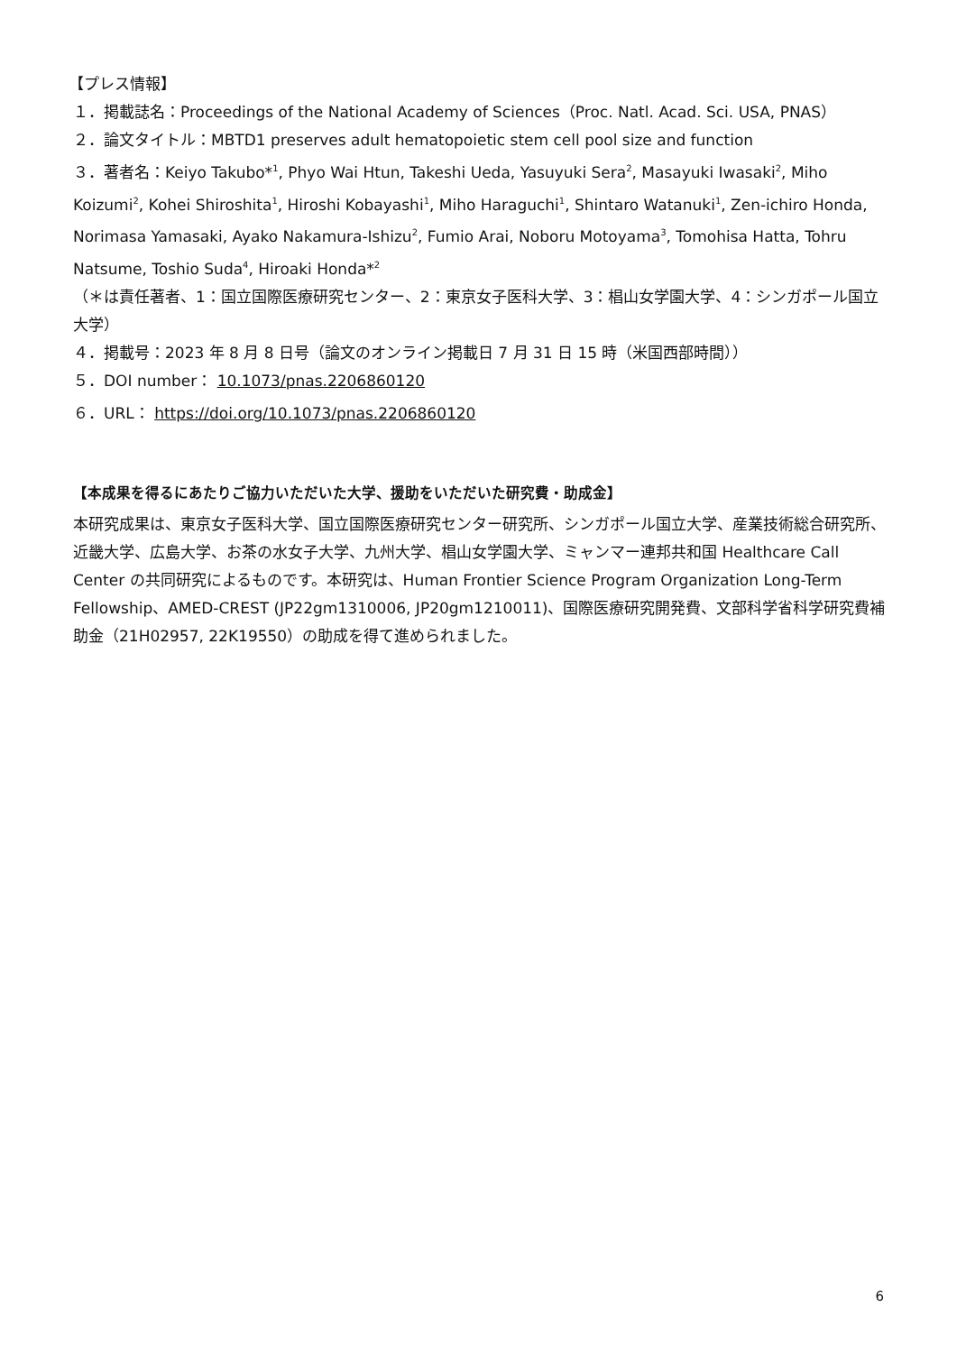【プレス情報】
１．掲載誌名：Proceedings of the National Academy of Sciences（Proc. Natl. Acad. Sci. USA, PNAS）
２．論文タイトル：MBTD1 preserves adult hematopoietic stem cell pool size and function
３．著者名：Keiyo Takubo*<sup>1</sup>, Phyo Wai Htun, Takeshi Ueda, Yasuyuki Sera<sup>2</sup>, Masayuki Iwasaki<sup>2</sup>, Miho Koizumi<sup>2</sup>, Kohei Shiroshita<sup>1</sup>, Hiroshi Kobayashi<sup>1</sup>, Miho Haraguchi<sup>1</sup>, Shintaro Watanuki<sup>1</sup>, Zen-ichiro Honda, Norimasa Yamasaki, Ayako Nakamura-Ishizu<sup>2</sup>, Fumio Arai, Noboru Motoyama<sup>3</sup>, Tomohisa Hatta, Tohru Natsume, Toshio Suda<sup>4</sup>, Hiroaki Honda*<sup>2</sup>
（＊は責任著者、1：国立国際医療研究センター、2：東京女子医科大学、3：椙山女学園大学、4：シンガポール国立大学）
４．掲載号：2023 年 8 月 8 日号（論文のオンライン掲載日 7 月 31 日 15 時（米国西部時間））
５．DOI number： 10.1073/pnas.2206860120
６．URL： https://doi.org/10.1073/pnas.2206860120
【本成果を得るにあたりご協力いただいた大学、援助をいただいた研究費・助成金】
本研究成果は、東京女子医科大学、国立国際医療研究センター研究所、シンガポール国立大学、産業技術総合研究所、近畿大学、広島大学、お茶の水女子大学、九州大学、椙山女学園大学、ミャンマー連邦共和国 Healthcare Call Center の共同研究によるものです。本研究は、Human Frontier Science Program Organization Long-Term Fellowship、AMED-CREST (JP22gm1310006, JP20gm1210011)、国際医療研究開発費、文部科学省科学研究費補助金（21H02957, 22K19550）の助成を得て進められました。
6